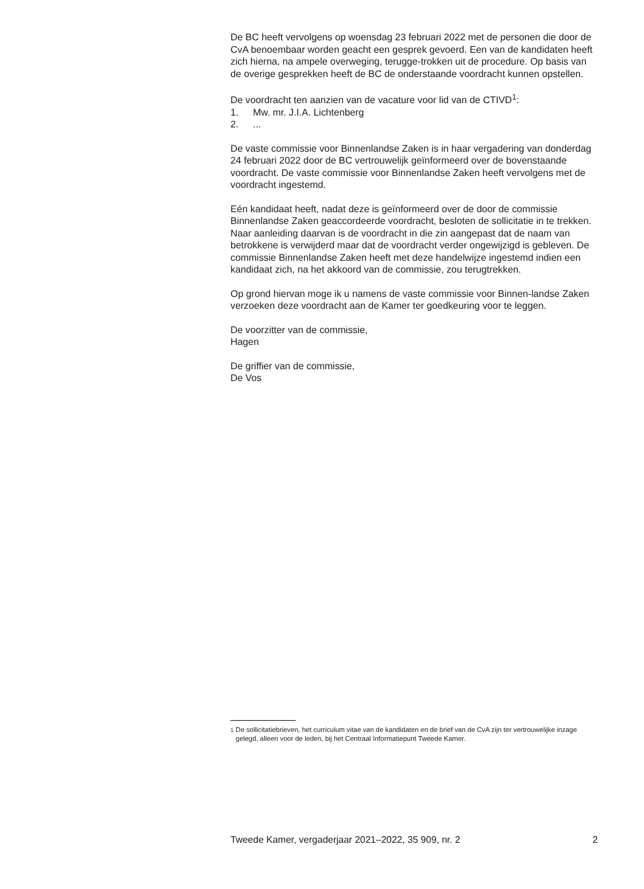De BC heeft vervolgens op woensdag 23 februari 2022 met de personen die door de CvA benoembaar worden geacht een gesprek gevoerd. Een van de kandidaten heeft zich hierna, na ampele overweging, terugge-trokken uit de procedure. Op basis van de overige gesprekken heeft de BC de onderstaande voordracht kunnen opstellen.
De voordracht ten aanzien van de vacature voor lid van de CTIVD<sup>1</sup>:
1. Mw. mr. J.I.A. Lichtenberg
2....
De vaste commissie voor Binnenlandse Zaken is in haar vergadering van donderdag 24 februari 2022 door de BC vertrouwelijk geïnformeerd over de bovenstaande voordracht. De vaste commissie voor Binnenlandse Zaken heeft vervolgens met de voordracht ingestemd.
Eén kandidaat heeft, nadat deze is geïnformeerd over de door de commissie Binnenlandse Zaken geaccordeerde voordracht, besloten de sollicitatie in te trekken. Naar aanleiding daarvan is de voordracht in die zin aangepast dat de naam van betrokkene is verwijderd maar dat de voordracht verder ongewijzigd is gebleven. De commissie Binnenlandse Zaken heeft met deze handelwijze ingestemd indien een kandidaat zich, na het akkoord van de commissie, zou terugtrekken.
Op grond hiervan moge ik u namens de vaste commissie voor Binnen-landse Zaken verzoeken deze voordracht aan de Kamer ter goedkeuring voor te leggen.
De voorzitter van de commissie,
Hagen
De griffier van de commissie,
De Vos
<sup>1</sup> De sollicitatiebrieven, het curriculum vitae van de kandidaten en de brief van de CvA zijn ter vertrouwelijke inzage gelegd, alleen voor de leden, bij het Centraal Informatiepunt Tweede Kamer.
Tweede Kamer, vergaderjaar 2021–2022, 35 909, nr. 2 2